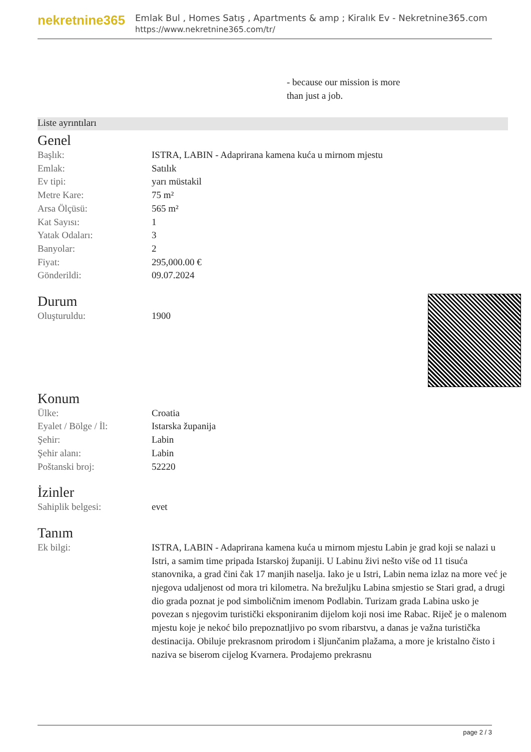nekretnine365
Emlak Bul , Homes Satış , Apartments & amp ; Kiralık Ev - Nekretnine365.com
https://www.nekretnine365.com/tr/
- because our mission is more
than just a job.
Liste ayrıntıları
Genel
| Başlık: | ISTRA, LABIN - Adaprirana kamena kuća u mirnom mjestu |
| Emlak: | Satılık |
| Ev tipi: | yarı müstakil |
| Metre Kare: | 75 m² |
| Arsa Ölçüsü: | 565 m² |
| Kat Sayısı: | 1 |
| Yatak Odaları: | 3 |
| Banyolar: | 2 |
| Fiyat: | 295,000.00 € |
| Gönderildi: | 09.07.2024 |
Durum
| Oluşturuldu: | 1900 |
Konum
| Ülke: | Croatia |
| Eyalet / Bölge / İl: | Istarska županija |
| Şehir: | Labin |
| Şehir alanı: | Labin |
| Poštanski broj: | 52220 |
İzinler
| Sahiplik belgesi: | evet |
Tanım
| Ek bilgi: | ISTRA, LABIN - Adaprirana kamena kuća u mirnom mjestu Labin je grad koji se nalazi u Istri, a samim time pripada Istarskoj županiji. U Labinu živi nešto više od 11 tisuća stanovnika, a grad čini čak 17 manjih naselja. Iako je u Istri, Labin nema izlaz na more već je njegova udaljenost od mora tri kilometra. Na brežuljku Labina smjestio se Stari grad, a drugi dio grada poznat je pod simboličnim imenom Podlabin. Turizam grada Labina usko je povezan s njegovim turistički eksponiranim dijelom koji nosi ime Rabac. Riječ je o malenom mjestu koje je nekoć bilo prepoznatljivo po svom ribarstvu, a danas je važna turistička destinacija. Obiluje prekrasnom prirodom i šljunčanim plažama, a more je kristalno čisto i naziva se biserom cijelog Kvarnera. Prodajemo prekrasnu |
page 2 / 3